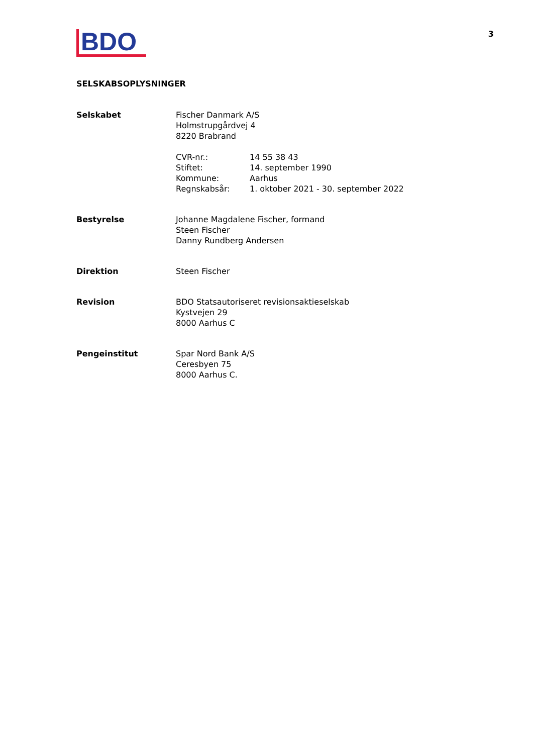BDO
3
SELSKABSOPLYSNINGER
| Selskabet | Fischer Danmark A/S Holmstrupgårdvej 4 8220 Brabrand / CVR-nr.: / 14 55 38 43 / / Stiftet: / 14. september 1990 / / Kommune: / Aarhus / / Regnskabsår: / 1. oktober 2021 - 30. september 2022 / |
| Bestyrelse | Johanne Magdalene Fischer, formand Steen Fischer Danny Rundberg Andersen |
| Direktion | Steen Fischer |
| Revision | BDO Statsautoriseret revisionsaktieselskab Kystvejen 29 8000 Aarhus C |
| Pengeinstitut | Spar Nord Bank A/S Ceresbyen 75 8000 Aarhus C. |